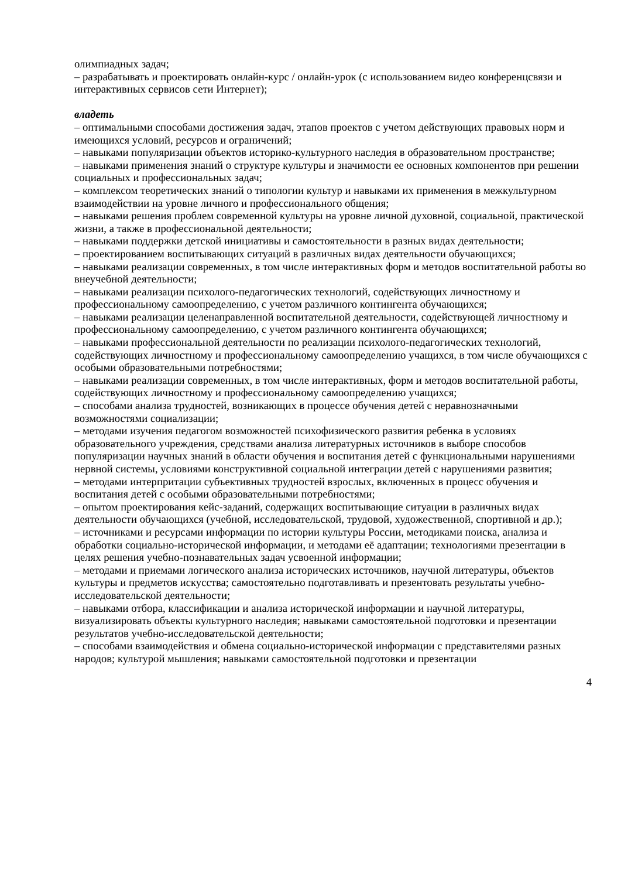олимпиадных задач;
– разрабатывать и проектировать онлайн-курс / онлайн-урок (с использованием видео конференцсвязи и интерактивных сервисов сети Интернет);
владеть
– оптимальными способами достижения задач, этапов проектов с учетом действующих правовых норм и имеющихся условий, ресурсов и ограничений;
– навыками популяризации объектов историко-культурного наследия в образовательном пространстве;
– навыками применения знаний о структуре культуры и значимости ее основных компонентов при решении социальных и профессиональных задач;
– комплексом теоретических знаний о типологии культур и навыками их применения в межкультурном взаимодействии на уровне личного и профессионального общения;
– навыками решения проблем современной культуры на уровне личной духовной, социальной, практической жизни, а также в профессиональной деятельности;
– навыками поддержки детской инициативы и самостоятельности в разных видах деятельности;
– проектированием воспитывающих ситуаций в различных видах деятельности обучающихся;
– навыками реализации современных, в том числе интерактивных форм и методов воспитательной работы во внеучебной деятельности;
– навыками реализации психолого-педагогических технологий, содействующих личностному и профессиональному самоопределению, с учетом различного контингента обучающихся;
– навыками реализации целенаправленной воспитательной деятельности, содействующей личностному и профессиональному самоопределению, с учетом различного контингента обучающихся;
– навыками профессиональной деятельности по реализации психолого-педагогических технологий, содействующих личностному и профессиональному самоопределению учащихся, в том числе обучающихся с особыми образовательными потребностями;
– навыками реализации современных, в том числе интерактивных, форм и методов воспитательной работы, содействующих личностному и профессиональному самоопределению учащихся;
– способами анализа трудностей, возникающих в процессе обучения детей с неравнозначными возможностями социализации;
– методами изучения педагогом возможностей психофизического развития ребенка в условиях образовательного учреждения, средствами анализа литературных источников в выборе способов популяризации научных знаний в области обучения и воспитания детей с функциональными нарушениями нервной системы, условиями конструктивной социальной интеграции детей с нарушениями развития;
– методами интерпритации субъективных трудностей взрослых, включенных в процесс обучения и воспитания детей с особыми образовательными потребностями;
– опытом проектирования кейс-заданий, содержащих воспитывающие ситуации в различных видах деятельности обучающихся (учебной, исследовательской, трудовой, художественной, спортивной и др.);
– источниками и ресурсами информации по истории культуры России, методиками поиска, анализа и обработки социально-исторической информации, и методами её адаптации; технологиями презентации в целях решения учебно-познавательных задач усвоенной информации;
– методами и приемами логического анализа исторических источников, научной литературы, объектов культуры и предметов искусства; самостоятельно подготавливать и презентовать результаты учебно-исследовательской деятельности;
– навыками отбора, классификации и анализа исторической информации и научной литературы, визуализировать объекты культурного наследия; навыками самостоятельной подготовки и презентации результатов учебно-исследовательской деятельности;
– способами взаимодействия и обмена социально-исторической информации с представителями разных народов; культурой мышления; навыками самостоятельной подготовки и презентации
4